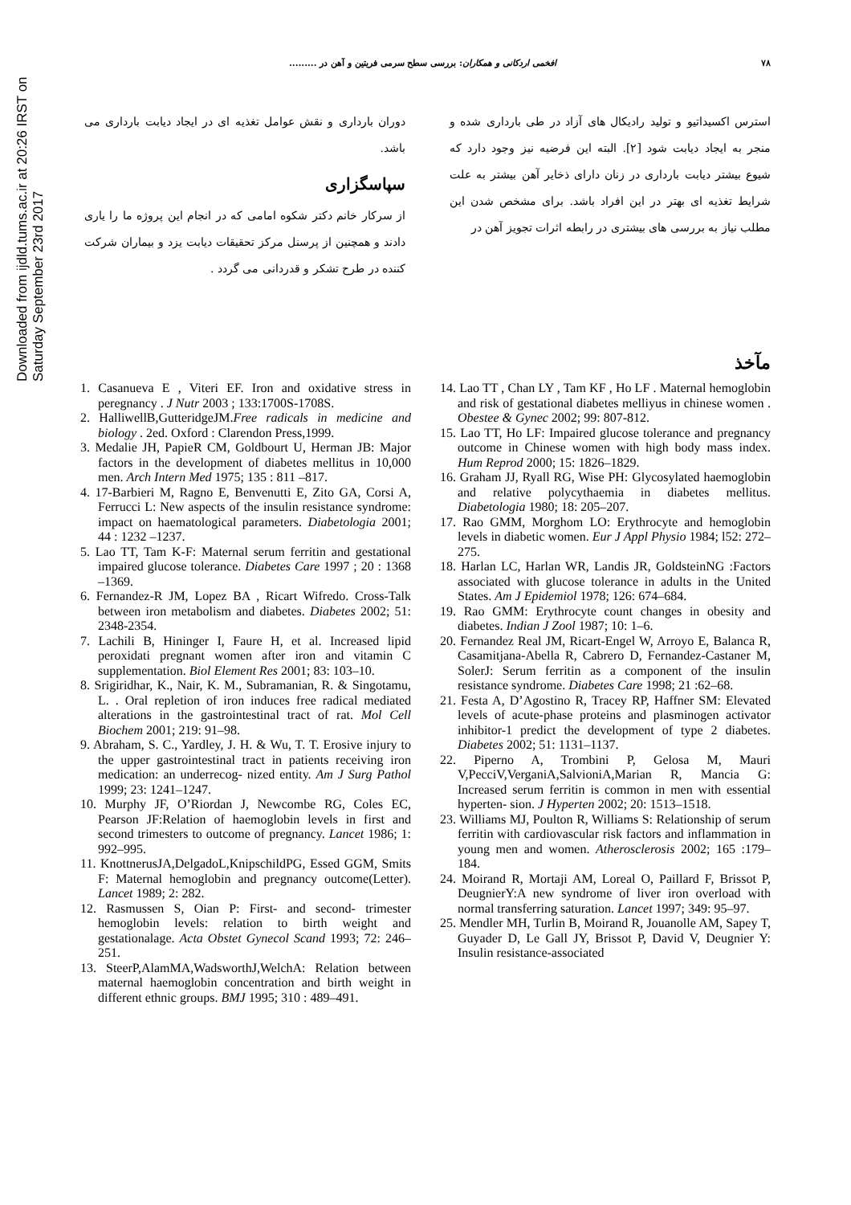Downloaded from ijdld.tums.ac.ir at 20:26 IRST on Saturday September 23rd 2017
۷۸ افخمی اردکانی و همکاران: بررسی سطح سرمی فریتین و آهن در .........
استرس اکسیداتیو و تولید رادیکال های آزاد در طی بارداری شده و منجر به ایجاد دیابت شود [۲]. البته این فرضیه نیز وجود دارد که شیوع بیشتر دیابت بارداری در زنان دارای ذخایر آهن بیشتر به علت شرایط تغذیه ای بهتر در این افراد باشد. برای مشخص شدن این مطلب نیاز به بررسی های بیشتری در رابطه اثرات تجویز آهن در
دوران بارداری و نقش عوامل تغذیه ای در ایجاد دیابت بارداری می باشد.
سپاسگزاری
از سرکار خانم دکتر شکوه امامی که در انجام این پروژه ما را یاری دادند و همچنین از پرسنل مرکز تحقیقات دیابت یزد و بیماران شرکت کننده در طرح تشکر و قدردانی می گردد .
مآخذ
1. Casanueva E , Viteri EF. Iron and oxidative stress in peregnancy . J Nutr 2003 ; 133:1700S-1708S.
2. HalliwellB,GutteridgeJM.Free radicals in medicine and biology . 2ed. Oxford : Clarendon Press,1999.
3. Medalie JH, PapieR CM, Goldbourt U, Herman JB: Major factors in the development of diabetes mellitus in 10,000 men. Arch Intern Med 1975; 135 : 811 –817.
4. 17-Barbieri M, Ragno E, Benvenutti E, Zito GA, Corsi A, Ferrucci L: New aspects of the insulin resistance syndrome: impact on haematological parameters. Diabetologia 2001; 44 : 1232 –1237.
5. Lao TT, Tam K-F: Maternal serum ferritin and gestational impaired glucose tolerance. Diabetes Care 1997 ; 20 : 1368 –1369.
6. Fernandez-R JM, Lopez BA , Ricart Wifredo. Cross-Talk between iron metabolism and diabetes. Diabetes 2002; 51: 2348-2354.
7. Lachili B, Hininger I, Faure H, et al. Increased lipid peroxidati pregnant women after iron and vitamin C supplementation. Biol Element Res 2001; 83: 103–10.
8. Srigiridhar, K., Nair, K. M., Subramanian, R. & Singotamu, L. . Oral repletion of iron induces free radical mediated alterations in the gastrointestinal tract of rat. Mol Cell Biochem 2001; 219: 91–98.
9. Abraham, S. C., Yardley, J. H. & Wu, T. T. Erosive injury to the upper gastrointestinal tract in patients receiving iron medication: an underrecog- nized entity. Am J Surg Pathol 1999; 23: 1241–1247.
10. Murphy JF, O’Riordan J, Newcombe RG, Coles EC, Pearson JF:Relation of haemoglobin levels in first and second trimesters to outcome of pregnancy. Lancet 1986; 1: 992–995.
11. KnottnerusJA,DelgadoL,KnipschildPG, Essed GGM, Smits F: Maternal hemoglobin and pregnancy outcome(Letter). Lancet 1989; 2: 282.
12. Rasmussen S, Oian P: First- and second- trimester hemoglobin levels: relation to birth weight and gestationalage. Acta Obstet Gynecol Scand 1993; 72: 246–251.
13. SteerP,AlamMA,WadsworthJ,WelchA: Relation between maternal haemoglobin concentration and birth weight in different ethnic groups. BMJ 1995; 310 : 489–491.
14. Lao TT , Chan LY , Tam KF , Ho LF . Maternal hemoglobin and risk of gestational diabetes melliyus in chinese women . Obestee & Gynec 2002; 99: 807-812.
15. Lao TT, Ho LF: Impaired glucose tolerance and pregnancy outcome in Chinese women with high body mass index. Hum Reprod 2000; 15: 1826–1829.
16. Graham JJ, Ryall RG, Wise PH: Glycosylated haemoglobin and relative polycythaemia in diabetes mellitus. Diabetologia 1980; 18: 205–207.
17. Rao GMM, Morghom LO: Erythrocyte and hemoglobin levels in diabetic women. Eur J Appl Physio 1984; l52: 272–275.
18. Harlan LC, Harlan WR, Landis JR, GoldsteinNG :Factors associated with glucose tolerance in adults in the United States. Am J Epidemiol 1978; 126: 674–684.
19. Rao GMM: Erythrocyte count changes in obesity and diabetes. Indian J Zool 1987; 10: 1–6.
20. Fernandez Real JM, Ricart-Engel W, Arroyo E, Balanca R, Casamitjana-Abella R, Cabrero D, Fernandez-Castaner M, SolerJ: Serum ferritin as a component of the insulin resistance syndrome. Diabetes Care 1998; 21 :62–68.
21. Festa A, D’Agostino R, Tracey RP, Haffner SM: Elevated levels of acute-phase proteins and plasminogen activator inhibitor-1 predict the development of type 2 diabetes. Diabetes 2002; 51: 1131–1137.
22. Piperno A, Trombini P, Gelosa M, Mauri V,PecciV,VerganiA,SalvioniA,Marian R, Mancia G: Increased serum ferritin is common in men with essential hyperten- sion. J Hyperten 2002; 20: 1513–1518.
23. Williams MJ, Poulton R, Williams S: Relationship of serum ferritin with cardiovascular risk factors and inflammation in young men and women. Atherosclerosis 2002; 165 :179–184.
24. Moirand R, Mortaji AM, Loreal O, Paillard F, Brissot P, DeugnierY:A new syndrome of liver iron overload with normal transferring saturation. Lancet 1997; 349: 95–97.
25. Mendler MH, Turlin B, Moirand R, Jouanolle AM, Sapey T, Guyader D, Le Gall JY, Brissot P, David V, Deugnier Y: Insulin resistance-associated